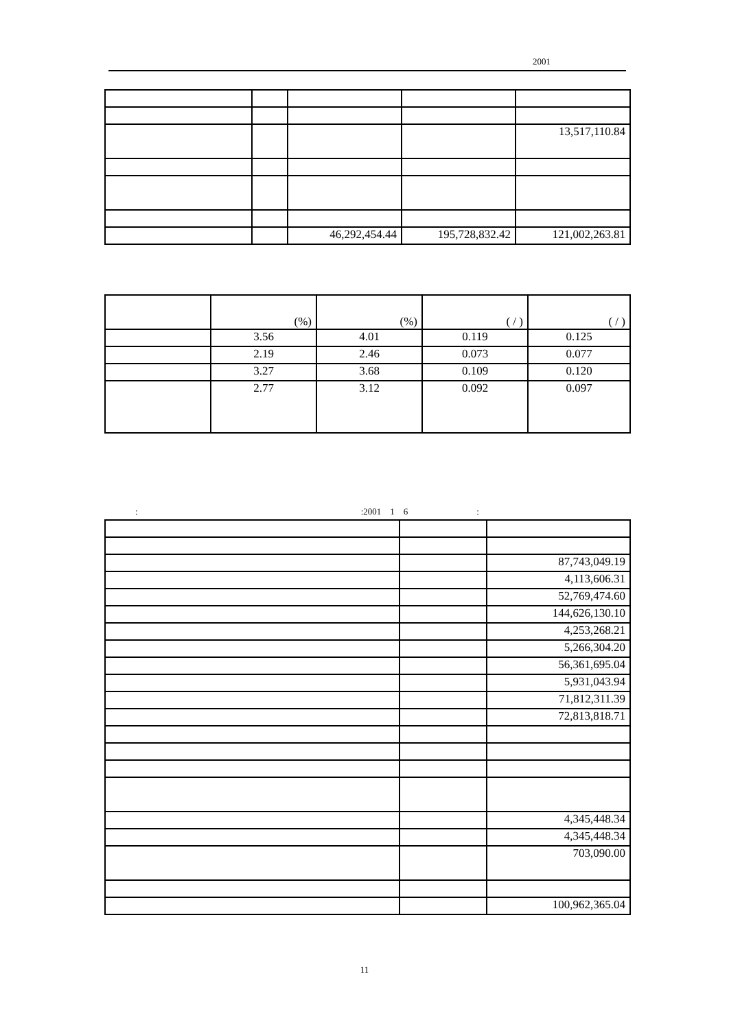2001
| | | | | 13,517,110.84 |
| | | 46,292,454.44 | 195,728,832.42 | 121,002,263.81 |
| | (%) | (%) | ( / ) | ( / ) |
| | 3.56 | 4.01 | 0.119 | 0.125 |
| | 2.19 | 2.46 | 0.073 | 0.077 |
| | 3.27 | 3.68 | 0.109 | 0.120 |
| | 2.77 | 3.12 | 0.092 | 0.097 |
::2001 1 6:
| | | 87,743,049.19 |
| | | 4,113,606.31 |
| | | 52,769,474.60 |
| | | 144,626,130.10 |
| | | 4,253,268.21 |
| | | 5,266,304.20 |
| | | 56,361,695.04 |
| | | 5,931,043.94 |
| | | 71,812,311.39 |
| | | 72,813,818.71 |
| | | 4,345,448.34 |
| | | 4,345,448.34 |
| | | 703,090.00 |
| | | 100,962,365.04 |
11